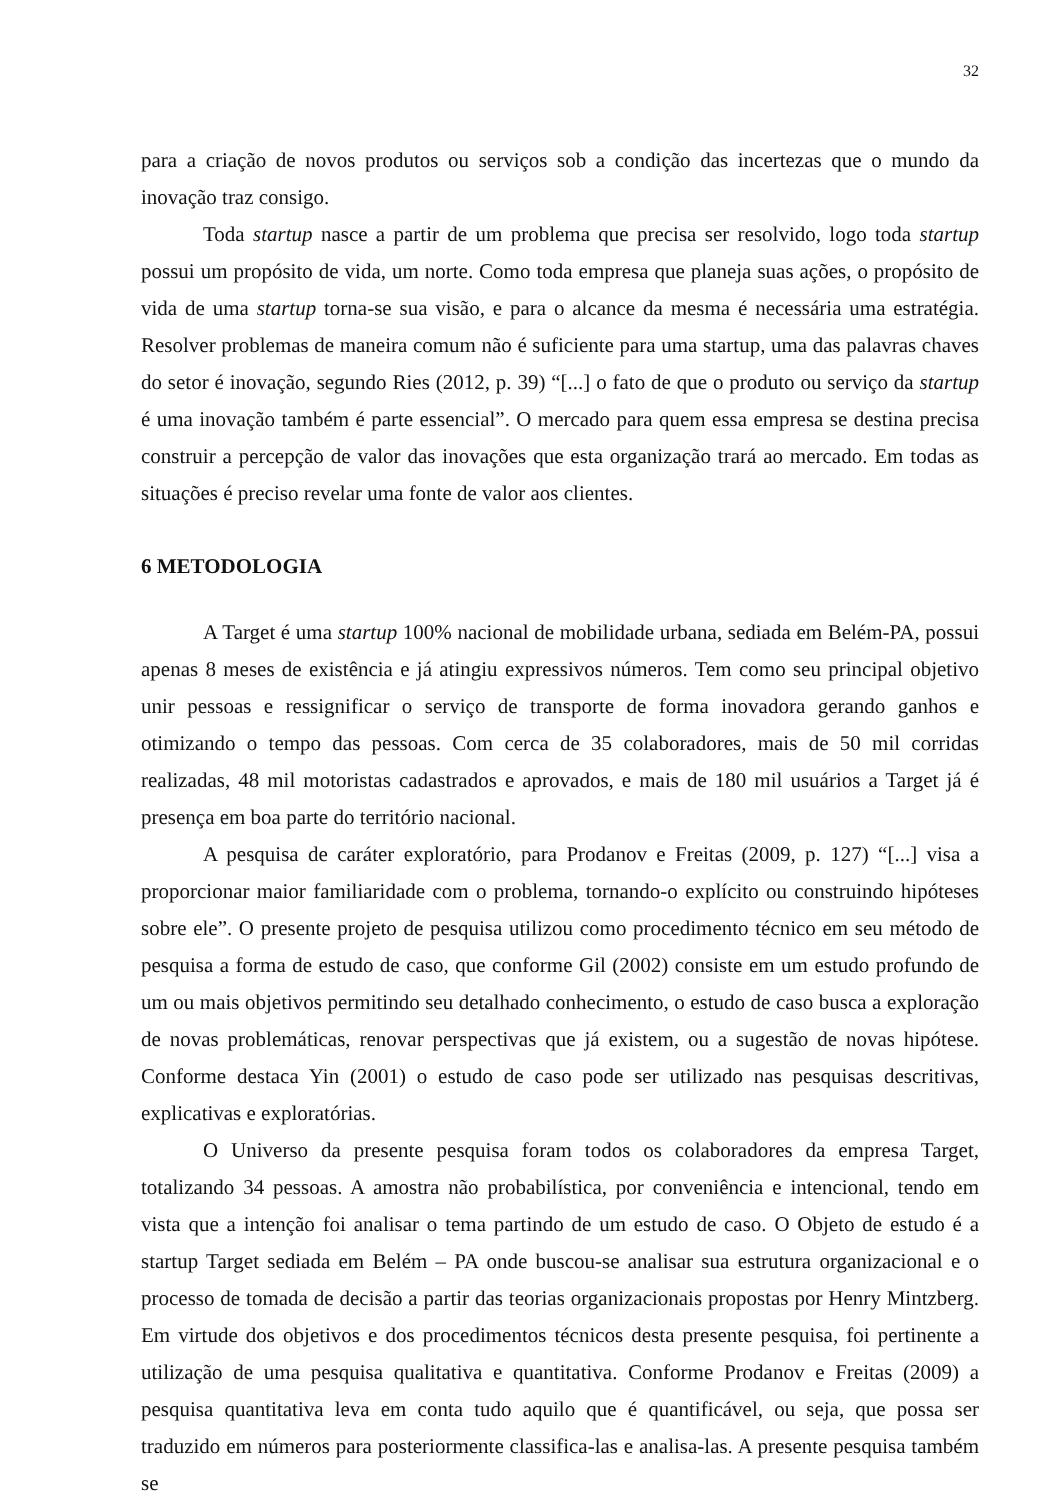32
para a criação de novos produtos ou serviços sob a condição das incertezas que o mundo da inovação traz consigo.
Toda startup nasce a partir de um problema que precisa ser resolvido, logo toda startup possui um propósito de vida, um norte. Como toda empresa que planeja suas ações, o propósito de vida de uma startup torna-se sua visão, e para o alcance da mesma é necessária uma estratégia. Resolver problemas de maneira comum não é suficiente para uma startup, uma das palavras chaves do setor é inovação, segundo Ries (2012, p. 39) “[...] o fato de que o produto ou serviço da startup é uma inovação também é parte essencial”. O mercado para quem essa empresa se destina precisa construir a percepção de valor das inovações que esta organização trará ao mercado. Em todas as situações é preciso revelar uma fonte de valor aos clientes.
6 METODOLOGIA
A Target é uma startup 100% nacional de mobilidade urbana, sediada em Belém-PA, possui apenas 8 meses de existência e já atingiu expressivos números. Tem como seu principal objetivo unir pessoas e ressignificar o serviço de transporte de forma inovadora gerando ganhos e otimizando o tempo das pessoas. Com cerca de 35 colaboradores, mais de 50 mil corridas realizadas, 48 mil motoristas cadastrados e aprovados, e mais de 180 mil usuários a Target já é presença em boa parte do território nacional.
A pesquisa de caráter exploratório, para Prodanov e Freitas (2009, p. 127) “[...] visa a proporcionar maior familiaridade com o problema, tornando-o explícito ou construindo hipóteses sobre ele”. O presente projeto de pesquisa utilizou como procedimento técnico em seu método de pesquisa a forma de estudo de caso, que conforme Gil (2002) consiste em um estudo profundo de um ou mais objetivos permitindo seu detalhado conhecimento, o estudo de caso busca a exploração de novas problemáticas, renovar perspectivas que já existem, ou a sugestão de novas hipótese. Conforme destaca Yin (2001) o estudo de caso pode ser utilizado nas pesquisas descritivas, explicativas e exploratórias.
O Universo da presente pesquisa foram todos os colaboradores da empresa Target, totalizando 34 pessoas. A amostra não probabilística, por conveniência e intencional, tendo em vista que a intenção foi analisar o tema partindo de um estudo de caso. O Objeto de estudo é a startup Target sediada em Belém – PA onde buscou-se analisar sua estrutura organizacional e o processo de tomada de decisão a partir das teorias organizacionais propostas por Henry Mintzberg. Em virtude dos objetivos e dos procedimentos técnicos desta presente pesquisa, foi pertinente a utilização de uma pesquisa qualitativa e quantitativa. Conforme Prodanov e Freitas (2009) a pesquisa quantitativa leva em conta tudo aquilo que é quantificável, ou seja, que possa ser traduzido em números para posteriormente classifica-las e analisa-las. A presente pesquisa também se